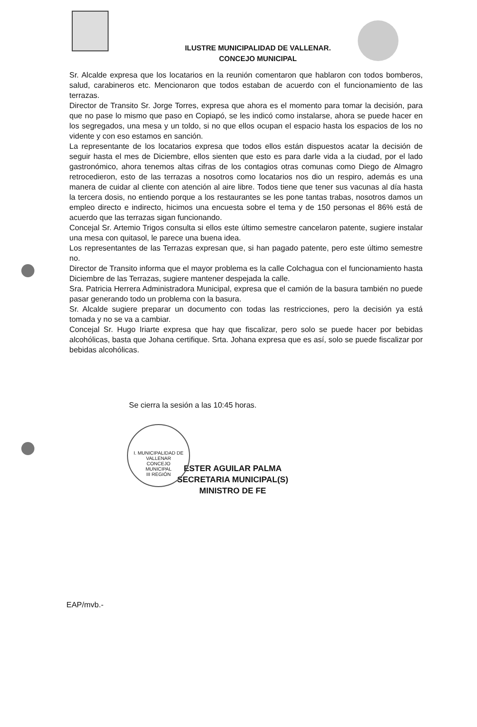ILUSTRE MUNICIPALIDAD DE VALLENAR.
CONCEJO MUNICIPAL
Sr. Alcalde expresa que los locatarios en la reunión comentaron que hablaron con todos bomberos, salud, carabineros etc. Mencionaron que todos estaban de acuerdo con el funcionamiento de las terrazas.
Director de Transito Sr. Jorge Torres, expresa que ahora es el momento para tomar la decisión, para que no pase lo mismo que paso en Copiapó, se les indicó como instalarse, ahora se puede hacer en los segregados, una mesa y un toldo, si no que ellos ocupan el espacio hasta los espacios de los no vidente y con eso estamos en sanción.
La representante de los locatarios expresa que todos ellos están dispuestos acatar la decisión de seguir hasta el mes de Diciembre, ellos sienten que esto es para darle vida a la ciudad, por el lado gastronómico, ahora tenemos altas cifras de los contagios otras comunas como Diego de Almagro retrocedieron, esto de las terrazas a nosotros como locatarios nos dio un respiro, además es una manera de cuidar al cliente con atención al aire libre. Todos tiene que tener sus vacunas al día hasta la tercera dosis, no entiendo porque a los restaurantes se les pone tantas trabas, nosotros damos un empleo directo e indirecto, hicimos una encuesta sobre el tema y de 150 personas el 86% está de acuerdo que las terrazas sigan funcionando.
Concejal Sr. Artemio Trigos consulta si ellos este último semestre cancelaron patente, sugiere instalar una mesa con quitasol, le parece una buena idea.
Los representantes de las Terrazas expresan que, si han pagado patente, pero este último semestre no.
Director de Transito informa que el mayor problema es la calle Colchagua con el funcionamiento hasta Diciembre de las Terrazas, sugiere mantener despejada la calle.
Sra. Patricia Herrera Administradora Municipal, expresa que el camión de la basura también no puede pasar generando todo un problema con la basura.
Sr. Alcalde sugiere preparar un documento con todas las restricciones, pero la decisión ya está tomada y no se va a cambiar.
Concejal Sr. Hugo Iriarte expresa que hay que fiscalizar, pero solo se puede hacer por bebidas alcohólicas, basta que Johana certifique. Srta. Johana expresa que es así, solo se puede fiscalizar por bebidas alcohólicas.
Se cierra la sesión a las 10:45 horas.
I. MUNICIPALIDAD DE VALLENAR
CONCEJO
MUNICIPAL
III REGIÓN
ESTER AGUILAR PALMA
SECRETARIA MUNICIPAL(S)
MINISTRO DE FE
EAP/mvb.-